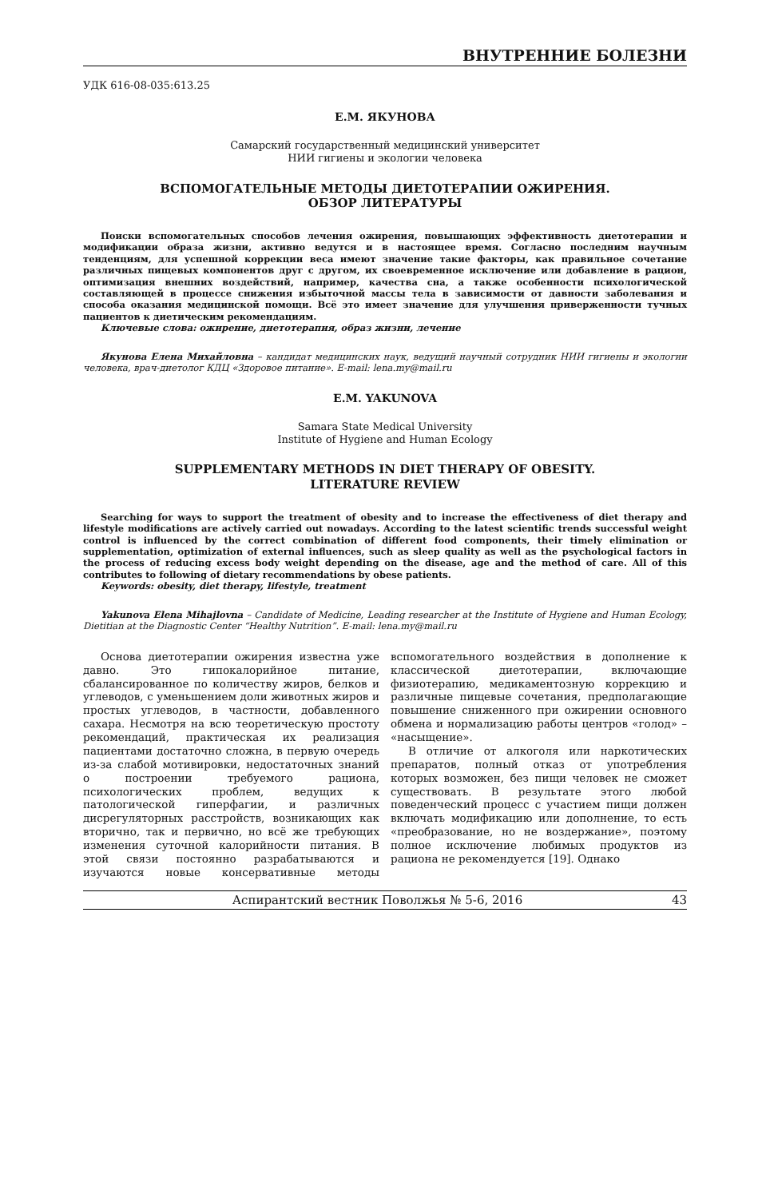ВНУТРЕННИЕ БОЛЕЗНИ
УДК 616-08-035:613.25
Е.М. ЯКУНОВА
Самарский государственный медицинский университет
НИИ гигиены и экологии человека
ВСПОМОГАТЕЛЬНЫЕ МЕТОДЫ ДИЕТОТЕРАПИИ ОЖИРЕНИЯ.
ОБЗОР ЛИТЕРАТУРЫ
Поиски вспомогательных способов лечения ожирения, повышающих эффективность диетотерапии и модификации образа жизни, активно ведутся и в настоящее время. Согласно последним научным тенденциям, для успешной коррекции веса имеют значение такие факторы, как правильное сочетание различных пищевых компонентов друг с другом, их своевременное исключение или добавление в рацион, оптимизация внешних воздействий, например, качества сна, а также особенности психологической составляющей в процессе снижения избыточной массы тела в зависимости от давности заболевания и способа оказания медицинской помощи. Всё это имеет значение для улучшения приверженности тучных пациентов к диетическим рекомендациям.
Ключевые слова: ожирение, диетотерапия, образ жизни, лечение
Якунова Елена Михайловна – кандидат медицинских наук, ведущий научный сотрудник НИИ гигиены и экологии человека, врач-диетолог КДЦ «Здоровое питание». E-mail: lena.my@mail.ru
E.M. YAKUNOVA
Samara State Medical University
Institute of Hygiene and Human Ecology
SUPPLEMENTARY METHODS IN DIET THERAPY OF OBESITY.
LITERATURE REVIEW
Searching for ways to support the treatment of obesity and to increase the effectiveness of diet therapy and lifestyle modifications are actively carried out nowadays. According to the latest scientific trends successful weight control is influenced by the correct combination of different food components, their timely elimination or supplementation, optimization of external influences, such as sleep quality as well as the psychological factors in the process of reducing excess body weight depending on the disease, age and the method of care. All of this contributes to following of dietary recommendations by obese patients.
Keywords: obesity, diet therapy, lifestyle, treatment
Yakunova Elena Mihajlovna – Candidate of Medicine, Leading researcher at the Institute of Hygiene and Human Ecology, Dietitian at the Diagnostic Center “Healthy Nutrition”. E-mail: lena.my@mail.ru
Основа диетотерапии ожирения известна уже давно. Это гипокалорийное питание, сбалансированное по количеству жиров, белков и углеводов, с уменьшением доли животных жиров и простых углеводов, в частности, добавленного сахара. Несмотря на всю теоретическую простоту рекомендаций, практическая их реализация пациентами достаточно сложна, в первую очередь из-за слабой мотивировки, недостаточных знаний о построении требуемого рациона, психологических проблем, ведущих к патологической гиперфагии, и различных дисрегуляторных расстройств, возникающих как вторично, так и первично, но всё же требующих изменения суточной калорийности питания. В этой связи постоянно разрабатываются и изучаются новые консервативные методы вспомогательного воздействия в дополнение к классической диетотерапии, включающие физиотерапию, медикаментозную коррекцию и различные пищевые сочетания, предполагающие повышение сниженного при ожирении основного обмена и нормализацию работы центров «голод» – «насыщение».
В отличие от алкоголя или наркотических препаратов, полный отказ от употребления которых возможен, без пищи человек не сможет существовать. В результате этого любой поведенческий процесс с участием пищи должен включать модификацию или дополнение, то есть «преобразование, но не воздержание», поэтому полное исключение любимых продуктов из рациона не рекомендуется [19]. Однако
Аспирантский вестник Поволжья № 5-6, 2016 43